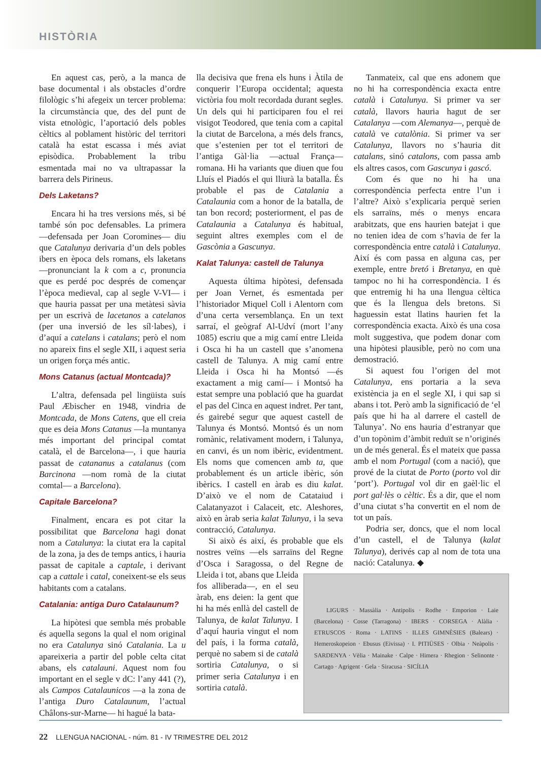HISTÒRIA
En aquest cas, però, a la manca de base documental i als obstacles d’ordre filològic s’hi afegeix un tercer problema: la circumstància que, des del punt de vista etnològic, l’aportació dels pobles cèltics al poblament històric del territori català ha estat escassa i més aviat episòdica. Probablement la tribu esmentada mai no va ultrapassar la barrera dels Pirineus.
Dels Laketans?
Encara hi ha tres versions més, si bé també són poc defensables. La primera —defensada per Joan Coromines— diu que Catalunya derivaria d’un dels pobles ibers en època dels romans, els laketans —pronunciant la k com a c, pronuncia que es perdé poc després de començar l’època medieval, cap al segle V-VI— i que hauria passat per una metàtesi sàvia per un escrivà de lacetanos a catelanos (per una inversió de les síl·labes), i d’aquí a catelans i catalans; però el nom no apareix fins el segle XII, i aquest seria un origen força més antic.
Mons Catanus (actual Montcada)?
L’altra, defensada pel lingüista suís Paul Æbischer en 1948, vindria de Montcada, de Mons Catens, que ell creia que es deia Mons Catanus —la muntanya més important del principal comtat català, el de Barcelona—, i que hauria passat de catananus a catalanus (com Barcinona —nom romà de la ciutat comtal— a Barcelona).
Capitale Barcelona?
Finalment, encara es pot citar la possibilitat que Barcelona hagi donat nom a Catalunya: la ciutat era la capital de la zona, ja des de temps antics, i hauria passat de capitale a captale, i derivant cap a cattale i catal, coneixent-se els seus habitants com a catalans.
Catalania: antiga Duro Catalaunum?
La hipòtesi que sembla més probable és aquella segons la qual el nom original no era Catalunya sinó Catalania. La u apareixeria a partir del poble celta citat abans, els catalauni. Aquest nom fou important en el segle v dC: l’any 441 (?), als Campos Catalaunicos —a la zona de l’antiga Duro Catalaunum, l’actual Châlons-sur-Marne— hi hagué la bata-
lla decisiva que frena els huns i Àtila de conquerir l’Europa occidental; aquesta victòria fou molt recordada durant segles. Un dels qui hi participaren fou el rei visigot Teodored, que tenia com a capital la ciutat de Barcelona, a més dels francs, que s’estenien per tot el territori de l’antiga Gàl·lia —actual França— romana. Hi ha variants que diuen que fou Lluís el Piadós el qui lliurà la batalla. És probable el pas de Catalania a Catalaunia com a honor de la batalla, de tan bon record; posteriorment, el pas de Catalaunia a Catalunya és habitual, seguint altres exemples com el de Gascònia a Gascunya.
Kalat Talunya: castell de Talunya
Aquesta última hipòtesi, defensada per Joan Vernet, és esmentada per l’historiador Miquel Coll i Alentorn com d’una certa versemblança. En un text sarraí, el geògraf Al-Udví (mort l’any 1085) escriu que a mig camí entre Lleida i Osca hi ha un castell que s’anomena castell de Talunya. A mig camí entre Lleida i Osca hi ha Montsó —és exactament a mig camí— i Montsó ha estat sempre una població que ha guardat el pas del Cinca en aquest indret. Per tant, és gairebé segur que aquest castell de Talunya és Montsó. Montsó és un nom romànic, relativament modern, i Talunya, en canvi, és un nom ibèric, evidentment. Els noms que comencen amb ta, que probablement és un article ibèric, són ibèrics. I castell en àrab es diu kalat. D’això ve el nom de Catataiud i Calatanyazot i Calaceit, etc. Aleshores, això en àrab seria kalat Talunya, i la seva contracció, Catalunya.
Si això és així, és probable que els nostres veïns —els sarraïns del Regne d’Osca i Saragossa, o del Regne de Lleida i tot, abans que LIGURS · Massàlia · Antipolis · Rodhe · Emporion · Laie (Barcelona) · Cosse (Tarragona) · IBERS · CORSEGA · Alàlia · ETRUSCOS · Roma · LATINS · ILLES GIMNÈSIES (Balears) · Hemeroskopeion · Ebusus (Eivissa) · I. PITIÜSES · Olbia · Neàpolis · SARDENYA · Vèlia · Mainake · Calpe · Himera · Rhegion · Selinonte · Cartago · Agrigent · Gela · Siracusa · SICÍLIA Lleida fos alliberada—, en el seu àrab, ens deien: la gent que hi ha més enllà del castell de Talunya, de kalat Talunya. I d’aquí hauria vingut el nom del país, i la forma català, perquè no sabem si de català sortiria Catalunya, o si primer seria Catalunya i en sortiria català.
Tanmateix, cal que ens adonem que no hi ha correspondència exacta entre català i Catalunya. Si primer va ser català, llavors hauria hagut de ser Catalanya —com Alemanya—, perquè de català ve catalònia. Si primer va ser Catalunya, llavors no s’hauria dit catalans, sinó catalons, com passa amb els altres casos, com Gascunya i gascó.
Com és que no hi ha una correspondència perfecta entre l’un i l’altre? Això s’explicaria perquè serien els sarraïns, més o menys encara arabitzats, que ens haurien batejat i que no tenien idea de com s’havia de fer la correspondència entre català i Catalunya. Així és com passa en alguna cas, per exemple, entre bretó i Bretanya, en què tampoc no hi ha correspondència. I és que entremig hi ha una llengua cèltica que és la llengua dels bretons. Si haguessin estat llatins haurien fet la correspondència exacta. Això és una cosa molt suggestiva, que podem donar com una hipòtesi plausible, però no com una demostració.
Si aquest fou l’origen del mot Catalunya, ens portaria a la seva existència ja en el segle XI, i qui sap si abans i tot. Però amb la significació de ‘el país que hi ha al darrere el castell de Talunya’. No ens hauria d’estranyar que d’un topònim d’àmbit reduït se n’originés un de més general. És el mateix que passa amb el nom Portugal (com a nació), que prové de la ciutat de Porto (porto vol dir ‘port’). Portugal vol dir en gaèl·lic el port gal·lès o cèltic. És a dir, que el nom d’una ciutat s’ha convertit en el nom de tot un país.
Podria ser, doncs, que el nom local d’un castell, el de Talunya (kalat Talunya), derivés cap al nom de tota una nació: Catalunya. ◆
22 LLENGUA NACIONAL - núm. 81 - IV TRIMESTRE DEL 2012